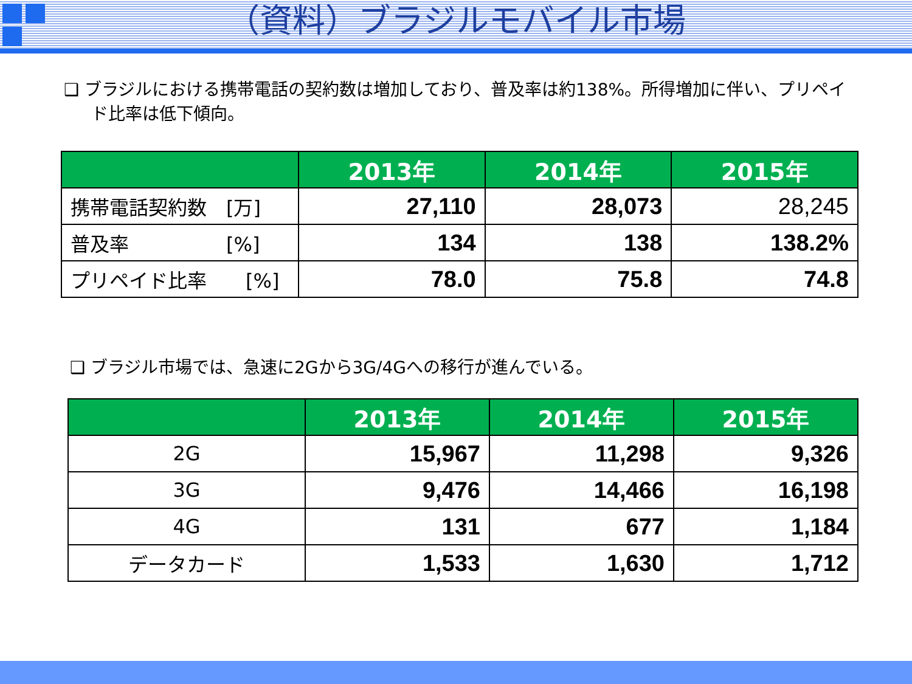（資料）ブラジルモバイル市場
❑ ブラジルにおける携帯電話の契約数は増加しており、普及率は約138%。所得増加に伴い、プリペイド比率は低下傾向。
| | 2013年 | 2014年 | 2015年 |
| --- | --- | --- | --- |
| 携帯電話契約数 [万] | 27,110 | 28,073 | 28,245 |
| 普及率 [%] | 134 | 138 | 138.2% |
| プリペイド比率 [%] | 78.0 | 75.8 | 74.8 |
❑ ブラジル市場では、急速に2Gから3G/4Gへの移行が進んでいる。
| | 2013年 | 2014年 | 2015年 |
| --- | --- | --- | --- |
| 2G | 15,967 | 11,298 | 9,326 |
| 3G | 9,476 | 14,466 | 16,198 |
| 4G | 131 | 677 | 1,184 |
| データカード | 1,533 | 1,630 | 1,712 |